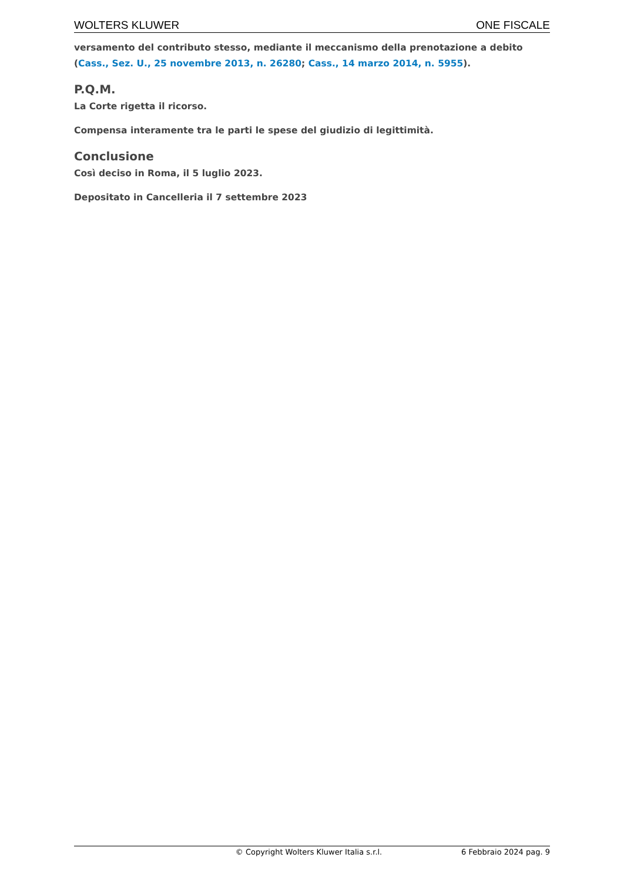WOLTERS KLUWER ONE FISCALE
versamento del contributo stesso, mediante il meccanismo della prenotazione a debito (Cass., Sez. U., 25 novembre 2013, n. 26280; Cass., 14 marzo 2014, n. 5955).
P.Q.M.
La Corte rigetta il ricorso.
Compensa interamente tra le parti le spese del giudizio di legittimità.
Conclusione
Così deciso in Roma, il 5 luglio 2023.
Depositato in Cancelleria il 7 settembre 2023
© Copyright Wolters Kluwer Italia s.r.l. 6 Febbraio 2024 pag. 9